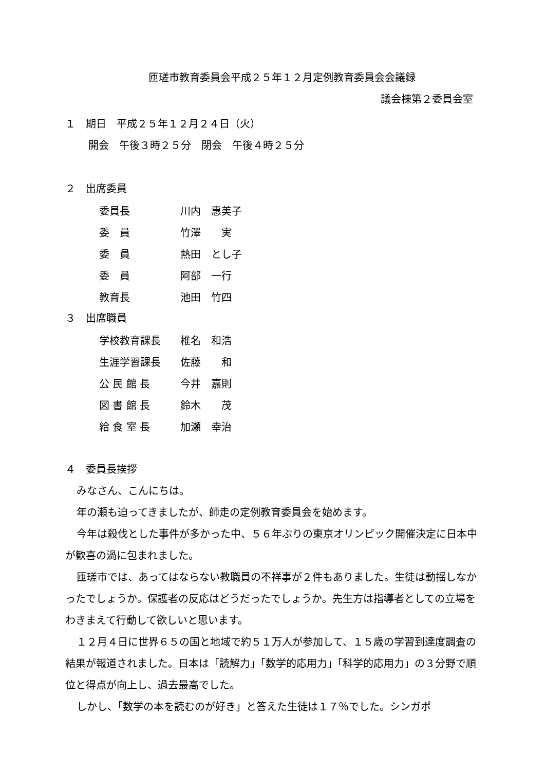匝瑳市教育委員会平成２５年１２月定例教育委員会会議録
議会棟第２委員会室
１　期日　平成２５年１２月２４日（火）
開会　午後３時２５分　閉会　午後４時２５分
２　出席委員
| 委員長 | 川内 惠美子 |
| 委 員 | 竹澤 実 |
| 委 員 | 熱田 とし子 |
| 委 員 | 阿部 一行 |
| 教育長 | 池田 竹四 |
３　出席職員
| 学校教育課長 | 椎名 和浩 |
| 生涯学習課長 | 佐藤 和 |
| 公 民 館 長 | 今井 嘉則 |
| 図 書 館 長 | 鈴木 茂 |
| 給 食 室 長 | 加瀬 幸治 |
４　委員長挨拶
みなさん、こんにちは。
年の瀬も迫ってきましたが、師走の定例教育委員会を始めます。
今年は殺伐とした事件が多かった中、５６年ぶりの東京オリンピック開催決定に日本中が歓喜の渦に包まれました。
匝瑳市では、あってはならない教職員の不祥事が２件もありました。生徒は動揺しなかったでしょうか。保護者の反応はどうだったでしょうか。先生方は指導者としての立場をわきまえて行動して欲しいと思います。
１２月４日に世界６５の国と地域で約５１万人が参加して、１５歳の学習到達度調査の結果が報道されました。日本は「読解力」「数学的応用力」「科学的応用力」の３分野で順位と得点が向上し、過去最高でした。
しかし、「数学の本を読むのが好き」と答えた生徒は１７％でした。シンガポ